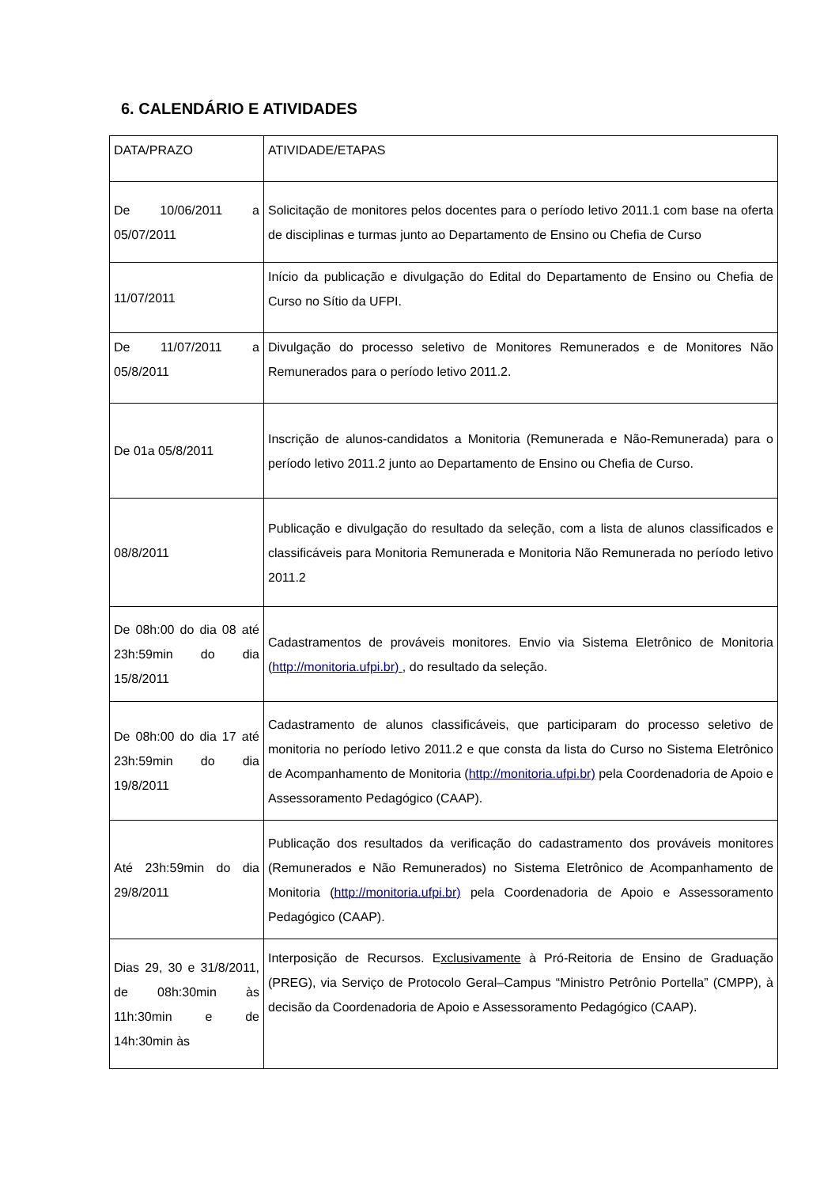6. CALENDÁRIO E ATIVIDADES
| DATA/PRAZO | ATIVIDADE/ETAPAS |
| De 10/06/2011 a 05/07/2011 | Solicitação de monitores pelos docentes para o período letivo 2011.1 com base na oferta de disciplinas e turmas junto ao Departamento de Ensino ou Chefia de Curso |
| 11/07/2011 | Início da publicação e divulgação do Edital do Departamento de Ensino ou Chefia de Curso no Sítio da UFPI. |
| De 11/07/2011 a 05/8/2011 | Divulgação do processo seletivo de Monitores Remunerados e de Monitores Não Remunerados para o período letivo 2011.2. |
| De 01a 05/8/2011 | Inscrição de alunos-candidatos a Monitoria (Remunerada e Não-Remunerada) para o período letivo 2011.2 junto ao Departamento de Ensino ou Chefia de Curso. |
| 08/8/2011 | Publicação e divulgação do resultado da seleção, com a lista de alunos classificados e classificáveis para Monitoria Remunerada e Monitoria Não Remunerada no período letivo 2011.2 |
| De 08h:00 do dia 08 até 23h:59min do dia 15/8/2011 | Cadastramentos de prováveis monitores. Envio via Sistema Eletrônico de Monitoria ( http://monitoria.ufpi.br) , do resultado da seleção. |
| De 08h:00 do dia 17 até 23h:59min do dia 19/8/2011 | Cadastramento de alunos classificáveis, que participaram do processo seletivo de monitoria no período letivo 2011.2 e que consta da lista do Curso no Sistema Eletrônico de Acompanhamento de Monitoria ( http://monitoria.ufpi.br) pela Coordenadoria de Apoio e Assessoramento Pedagógico (CAAP). |
| Até 23h:59min do dia 29/8/2011 | Publicação dos resultados da verificação do cadastramento dos prováveis monitores (Remunerados e Não Remunerados) no Sistema Eletrônico de Acompanhamento de Monitoria ( http://monitoria.ufpi.br) pela Coordenadoria de Apoio e Assessoramento Pedagógico (CAAP). |
| Dias 29, 30 e 31/8/2011, de 08h:30min às 11h:30min e de 14h:30min às | Interposição de Recursos. E xclusivamente à Pró-Reitoria de Ensino de Graduação (PREG), via Serviço de Protocolo Geral–Campus “Ministro Petrônio Portella” (CMPP), à decisão da Coordenadoria de Apoio e Assessoramento Pedagógico (CAAP). |